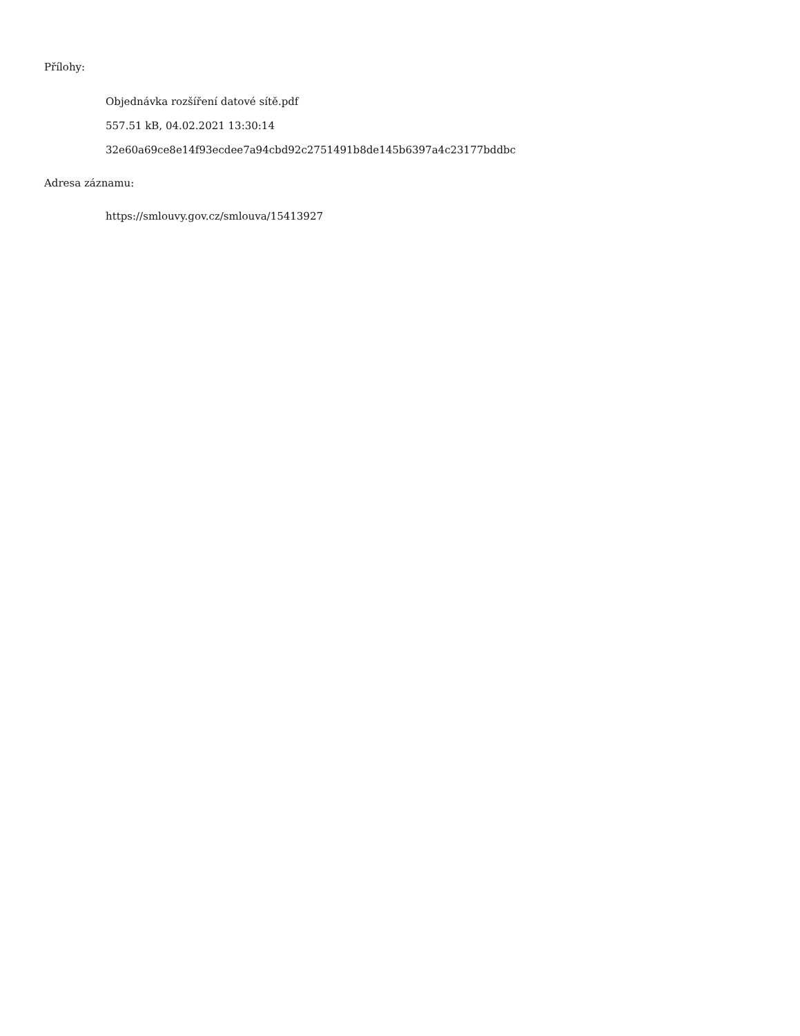Přílohy:
Objednávka rozšíření datové sítě.pdf
557.51 kB, 04.02.2021 13:30:14
32e60a69ce8e14f93ecdee7a94cbd92c2751491b8de145b6397a4c23177bddbc
Adresa záznamu:
https://smlouvy.gov.cz/smlouva/15413927